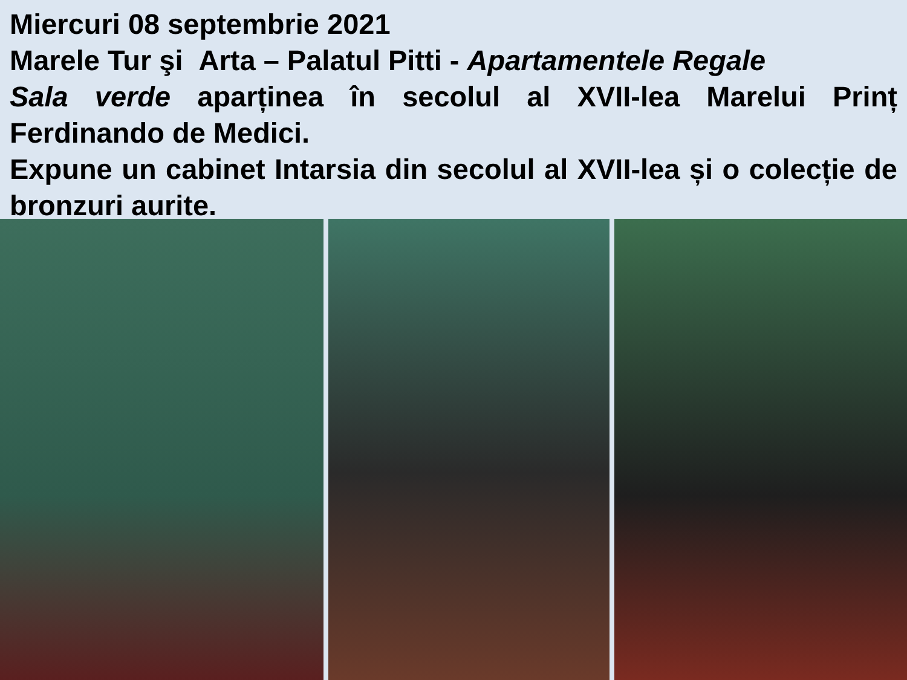Miercuri 08 septembrie 2021
Marele Tur şi Arta – Palatul Pitti - Apartamentele Regale
Sala verde aparținea în secolul al XVII-lea Marelui Prinț Ferdinando de Medici.
Expune un cabinet Intarsia din secolul al XVII-lea și o colecție de bronzuri aurite.